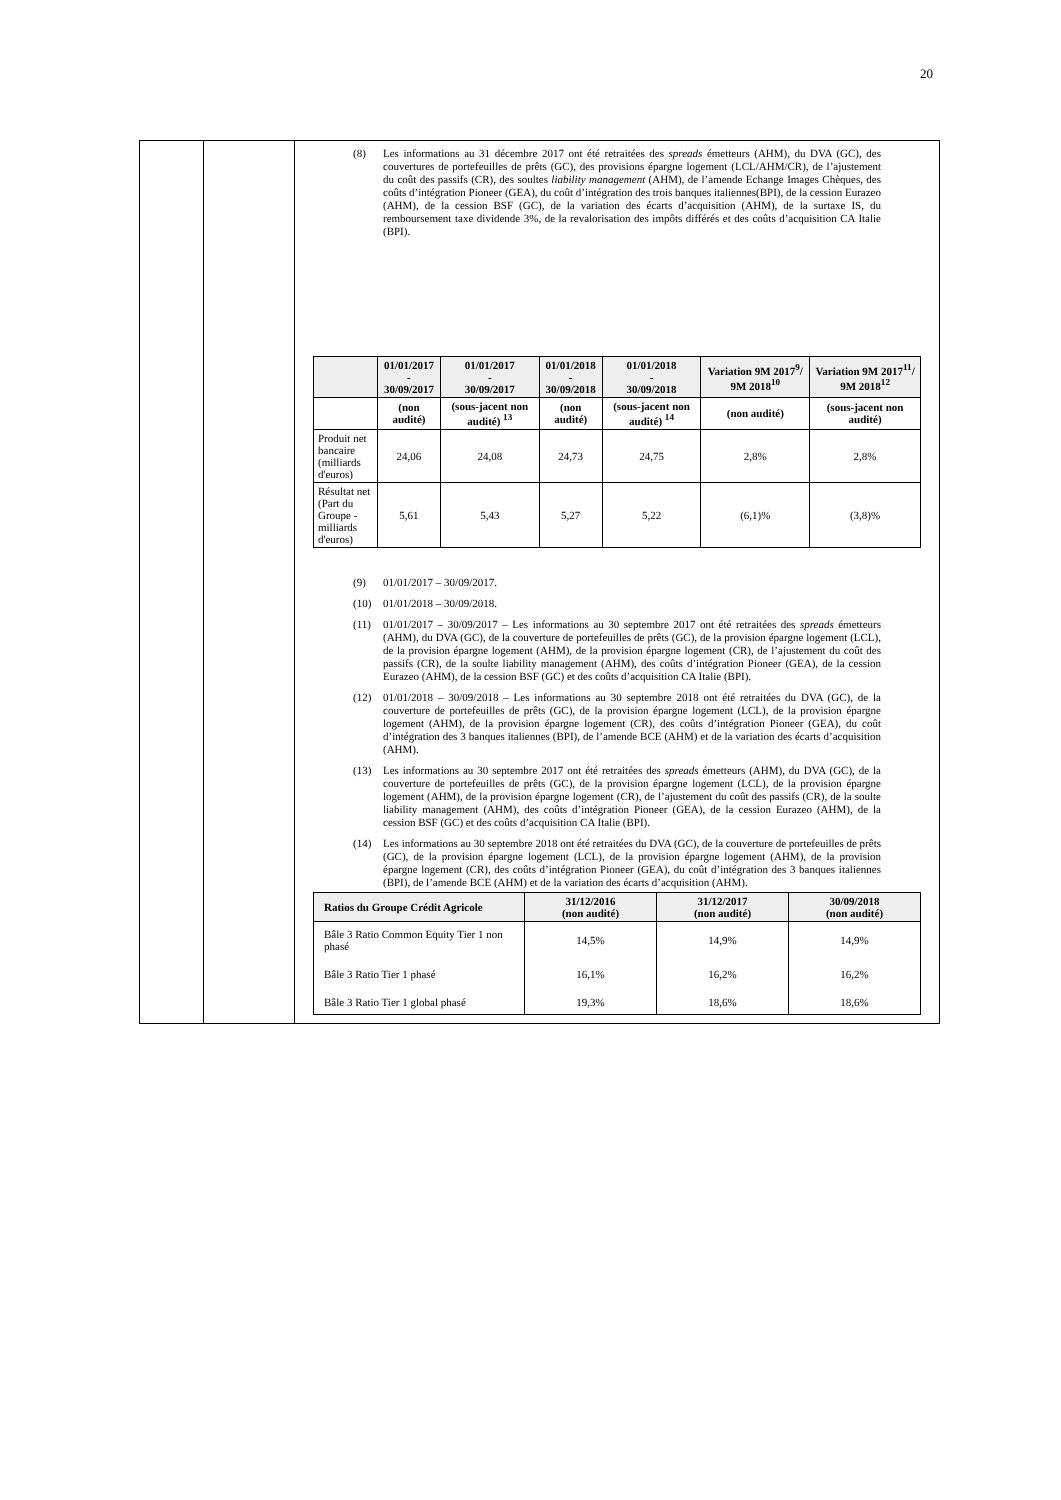20
(8) Les informations au 31 décembre 2017 ont été retraitées des spreads émetteurs (AHM), du DVA (GC), des couvertures de portefeuilles de prêts (GC), des provisions épargne logement (LCL/AHM/CR), de l’ajustement du coût des passifs (CR), des soultes liability management (AHM), de l’amende Echange Images Chèques, des coûts d’intégration Pioneer (GEA), du coût d’intégration des trois banques italiennes(BPI), de la cession Eurazeo (AHM), de la cession BSF (GC), de la variation des écarts d’acquisition (AHM), de la surtaxe IS, du remboursement taxe dividende 3%, de la revalorisation des impôts différés et des coûts d’acquisition CA Italie (BPI).
| | 01/01/2017 - 30/09/2017 | 01/01/2017 - 30/09/2017 | 01/01/2018 - 30/09/2018 | 01/01/2018 - 30/09/2018 | Variation 9M 2017<sup>9</sup>/ 9M 2018<sup>10</sup> | Variation 9M 2017<sup>11</sup>/ 9M 2018<sup>12</sup> |
| --- | --- | --- | --- | --- | --- | --- |
| | (non audité) | (sous-jacent non audité) <sup>13</sup> | (non audité) | (sous-jacent non audité) <sup>14</sup> | (non audité) | (sous-jacent non audité) |
| Produit net bancaire (milliards d'euros) | 24,06 | 24,08 | 24,73 | 24,75 | 2,8% | 2,8% |
| Résultat net (Part du Groupe - milliards d'euros) | 5,61 | 5,43 | 5,27 | 5,22 | (6,1)% | (3,8)% |
(9) 01/01/2017 – 30/09/2017.
(10) 01/01/2018 – 30/09/2018.
(11) 01/01/2017 – 30/09/2017 – Les informations au 30 septembre 2017 ont été retraitées des spreads émetteurs (AHM), du DVA (GC), de la couverture de portefeuilles de prêts (GC), de la provision épargne logement (LCL), de la provision épargne logement (AHM), de la provision épargne logement (CR), de l’ajustement du coût des passifs (CR), de la soulte liability management (AHM), des coûts d’intégration Pioneer (GEA), de la cession Eurazeo (AHM), de la cession BSF (GC) et des coûts d’acquisition CA Italie (BPI).
(12) 01/01/2018 – 30/09/2018 – Les informations au 30 septembre 2018 ont été retraitées du DVA (GC), de la couverture de portefeuilles de prêts (GC), de la provision épargne logement (LCL), de la provision épargne logement (AHM), de la provision épargne logement (CR), des coûts d’intégration Pioneer (GEA), du coût d’intégration des 3 banques italiennes (BPI), de l’amende BCE (AHM) et de la variation des écarts d’acquisition (AHM).
(13) Les informations au 30 septembre 2017 ont été retraitées des spreads émetteurs (AHM), du DVA (GC), de la couverture de portefeuilles de prêts (GC), de la provision épargne logement (LCL), de la provision épargne logement (AHM), de la provision épargne logement (CR), de l’ajustement du coût des passifs (CR), de la soulte liability management (AHM), des coûts d’intégration Pioneer (GEA), de la cession Eurazeo (AHM), de la cession BSF (GC) et des coûts d’acquisition CA Italie (BPI).
(14) Les informations au 30 septembre 2018 ont été retraitées du DVA (GC), de la couverture de portefeuilles de prêts (GC), de la provision épargne logement (LCL), de la provision épargne logement (AHM), de la provision épargne logement (CR), des coûts d’intégration Pioneer (GEA), du coût d’intégration des 3 banques italiennes (BPI), de l’amende BCE (AHM) et de la variation des écarts d’acquisition (AHM).
| Ratios du Groupe Crédit Agricole | 31/12/2016 (non audité) | 31/12/2017 (non audité) | 30/09/2018 (non audité) |
| --- | --- | --- | --- |
| Bâle 3 Ratio Common Equity Tier 1 non phasé | 14,5% | 14,9% | 14,9% |
| Bâle 3 Ratio Tier 1 phasé | 16,1% | 16,2% | 16,2% |
| Bâle 3 Ratio Tier 1 global phasé | 19,3% | 18,6% | 18,6% |